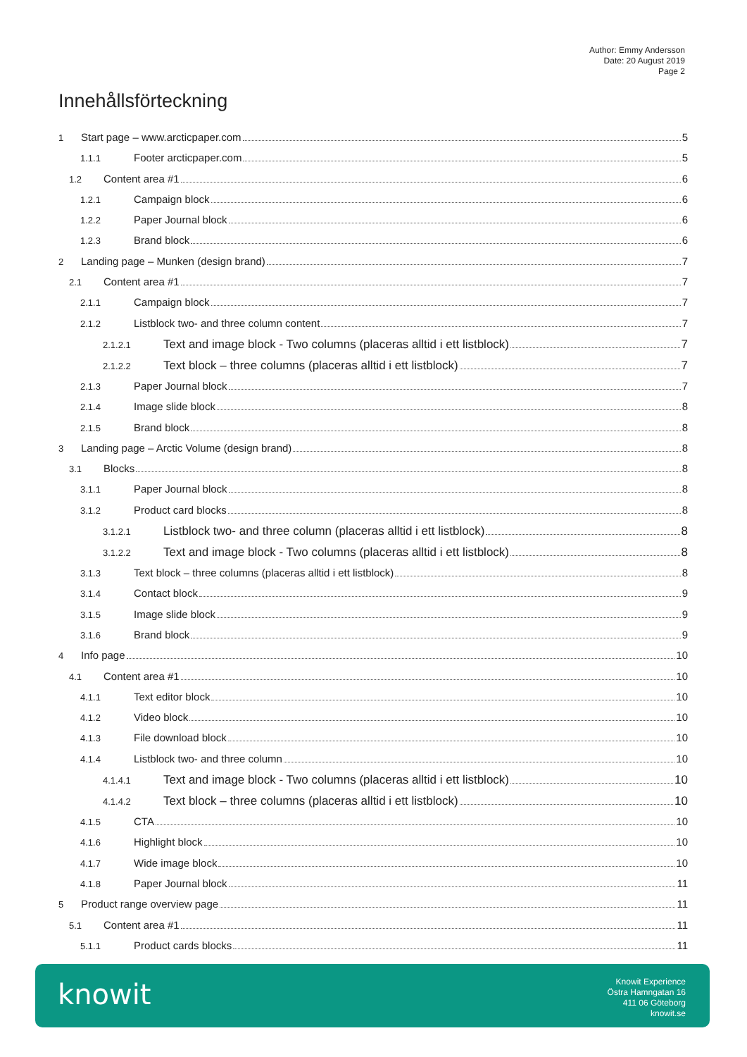Author: Emmy Andersson
Date: 20 August 2019
Page 2
Innehållsförteckning
1 Start page – www.arcticpaper.com 5
1.1.1 Footer arcticpaper.com 5
1.2 Content area #1 6
1.2.1 Campaign block 6
1.2.2 Paper Journal block 6
1.2.3 Brand block 6
2 Landing page – Munken (design brand) 7
2.1 Content area #1 7
2.1.1 Campaign block 7
2.1.2 Listblock two- and three column content 7
2.1.2.1 Text and image block - Two columns (placeras alltid i ett listblock) 7
2.1.2.2 Text block – three columns (placeras alltid i ett listblock) 7
2.1.3 Paper Journal block 7
2.1.4 Image slide block 8
2.1.5 Brand block 8
3 Landing page – Arctic Volume (design brand) 8
3.1 Blocks 8
3.1.1 Paper Journal block 8
3.1.2 Product card blocks 8
3.1.2.1 Listblock two- and three column (placeras alltid i ett listblock) 8
3.1.2.2 Text and image block - Two columns (placeras alltid i ett listblock) 8
3.1.3 Text block – three columns (placeras alltid i ett listblock) 8
3.1.4 Contact block 9
3.1.5 Image slide block 9
3.1.6 Brand block 9
4 Info page 10
4.1 Content area #1 10
4.1.1 Text editor block 10
4.1.2 Video block 10
4.1.3 File download block 10
4.1.4 Listblock two- and three column 10
4.1.4.1 Text and image block - Two columns (placeras alltid i ett listblock) 10
4.1.4.2 Text block – three columns (placeras alltid i ett listblock) 10
4.1.5 CTA 10
4.1.6 Highlight block 10
4.1.7 Wide image block 10
4.1.8 Paper Journal block 11
5 Product range overview page 11
5.1 Content area #1 11
5.1.1 Product cards blocks 11
knowit
Knowit Experience
Östra Hamngatan 16
411 06 Göteborg
knowit.se